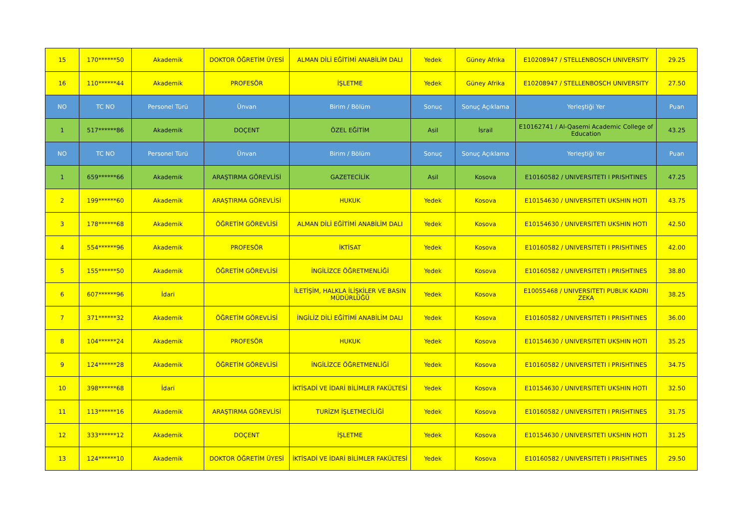| 15 | 170******50 | Akademik | DOKTOR ÖĞRETİM ÜYESİ | ALMAN DİLİ EĞİTİMİ ANABİLİM DALI | Yedek | Güney Afrika | E10208947 / STELLENBOSCH UNIVERSITY | 29.25 |
| 16 | 110******44 | Akademik | PROFESÖR | İŞLETME | Yedek | Güney Afrika | E10208947 / STELLENBOSCH UNIVERSITY | 27.50 |
| NO | TC NO | Personel Türü | Ünvan | Birim / Bölüm | Sonuç | Sonuç Açıklama | Yerleştiği Yer | Puan |
| 1 | 517******86 | Akademik | DOÇENT | ÖZEL EĞİTİM | Asil | İsrail | E10162741 / Al-Qasemi Academic College of Education | 43.25 |
| NO | TC NO | Personel Türü | Ünvan | Birim / Bölüm | Sonuç | Sonuç Açıklama | Yerleştiği Yer | Puan |
| 1 | 659******66 | Akademik | ARAŞTIRMA GÖREVLİSİ | GAZETECİLİK | Asil | Kosova | E10160582 / UNIVERSITETI I PRISHTINES | 47.25 |
| 2 | 199******60 | Akademik | ARAŞTIRMA GÖREVLİSİ | HUKUK | Yedek | Kosova | E10154630 / UNIVERSITETI UKSHIN HOTI | 43.75 |
| 3 | 178******68 | Akademik | ÖĞRETİM GÖREVLİSİ | ALMAN DİLİ EĞİTİMİ ANABİLİM DALI | Yedek | Kosova | E10154630 / UNIVERSITETI UKSHIN HOTI | 42.50 |
| 4 | 554******96 | Akademik | PROFESÖR | İKTİSAT | Yedek | Kosova | E10160582 / UNIVERSITETI I PRISHTINES | 42.00 |
| 5 | 155******50 | Akademik | ÖĞRETİM GÖREVLİSİ | İNGİLİZCE ÖĞRETMENLİĞİ | Yedek | Kosova | E10160582 / UNIVERSITETI I PRISHTINES | 38.80 |
| 6 | 607******96 | İdari | | İLETİŞİM, HALKLA İLİŞKİLER VE BASIN MÜDÜRLÜĞÜ | Yedek | Kosova | E10055468 / UNIVERSITETI PUBLIK KADRI ZEKA | 38.25 |
| 7 | 371******32 | Akademik | ÖĞRETİM GÖREVLİSİ | İNGİLİZ DİLİ EĞİTİMİ ANABİLİM DALI | Yedek | Kosova | E10160582 / UNIVERSITETI I PRISHTINES | 36.00 |
| 8 | 104******24 | Akademik | PROFESÖR | HUKUK | Yedek | Kosova | E10154630 / UNIVERSITETI UKSHIN HOTI | 35.25 |
| 9 | 124******28 | Akademik | ÖĞRETİM GÖREVLİSİ | İNGİLİZCE ÖĞRETMENLİĞİ | Yedek | Kosova | E10160582 / UNIVERSITETI I PRISHTINES | 34.75 |
| 10 | 398******68 | İdari | | İKTİSADİ VE İDARİ BİLİMLER FAKÜLTESİ | Yedek | Kosova | E10154630 / UNIVERSITETI UKSHIN HOTI | 32.50 |
| 11 | 113******16 | Akademik | ARAŞTIRMA GÖREVLİSİ | TURİZM İŞLETMECİLİĞİ | Yedek | Kosova | E10160582 / UNIVERSITETI I PRISHTINES | 31.75 |
| 12 | 333******12 | Akademik | DOÇENT | İŞLETME | Yedek | Kosova | E10154630 / UNIVERSITETI UKSHIN HOTI | 31.25 |
| 13 | 124******10 | Akademik | DOKTOR ÖĞRETİM ÜYESİ | İKTİSADİ VE İDARİ BİLİMLER FAKÜLTESİ | Yedek | Kosova | E10160582 / UNIVERSITETI I PRISHTINES | 29.50 |